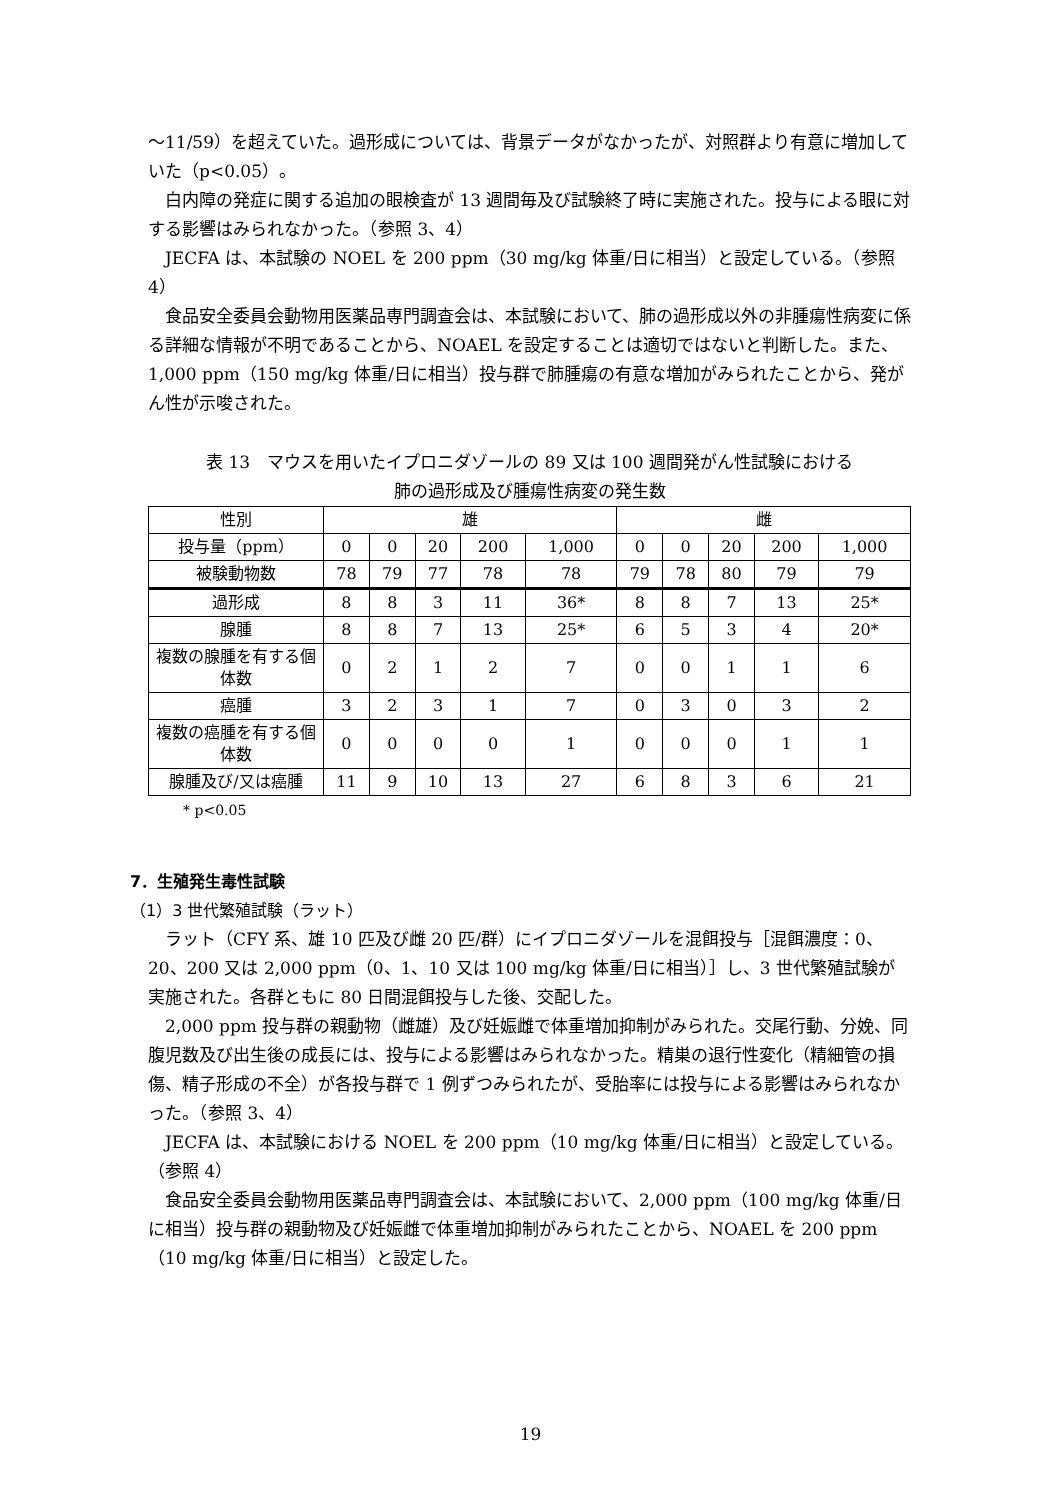～11/59）を超えていた。過形成については、背景データがなかったが、対照群より有意に増加していた（p<0.05）。
白内障の発症に関する追加の眼検査が 13 週間毎及び試験終了時に実施された。投与による眼に対する影響はみられなかった。（参照 3、4）
JECFA は、本試験の NOEL を 200 ppm（30 mg/kg 体重/日に相当）と設定している。（参照 4）
食品安全委員会動物用医薬品専門調査会は、本試験において、肺の過形成以外の非腫瘍性病変に係る詳細な情報が不明であることから、NOAEL を設定することは適切ではないと判断した。また、1,000 ppm（150 mg/kg 体重/日に相当）投与群で肺腫瘍の有意な増加がみられたことから、発がん性が示唆された。
表 13　マウスを用いたイプロニダゾールの 89 又は 100 週間発がん性試験における
肺の過形成及び腫瘍性病変の発生数
| 性別 | 雄 | | | | | 雌 | | | | |
| --- | --- | --- | --- | --- | --- | --- | --- | --- | --- | --- |
| 投与量（ppm） | 0 | 0 | 20 | 200 | 1,000 | 0 | 0 | 20 | 200 | 1,000 |
| 被験動物数 | 78 | 79 | 77 | 78 | 78 | 79 | 78 | 80 | 79 | 79 |
| 過形成 | 8 | 8 | 3 | 11 | 36* | 8 | 8 | 7 | 13 | 25* |
| 腺腫 | 8 | 8 | 7 | 13 | 25* | 6 | 5 | 3 | 4 | 20* |
| 複数の腺腫を有する個体数 | 0 | 2 | 1 | 2 | 7 | 0 | 0 | 1 | 1 | 6 |
| 癌腫 | 3 | 2 | 3 | 1 | 7 | 0 | 3 | 0 | 3 | 2 |
| 複数の癌腫を有する個体数 | 0 | 0 | 0 | 0 | 1 | 0 | 0 | 0 | 1 | 1 |
| 腺腫及び/又は癌腫 | 11 | 9 | 10 | 13 | 27 | 6 | 8 | 3 | 6 | 21 |
* p<0.05
7．生殖発生毒性試験
（1）3 世代繁殖試験（ラット）
ラット（CFY 系、雄 10 匹及び雌 20 匹/群）にイプロニダゾールを混餌投与［混餌濃度：0、20、200 又は 2,000 ppm（0、1、10 又は 100 mg/kg 体重/日に相当）］し、3 世代繁殖試験が実施された。各群ともに 80 日間混餌投与した後、交配した。
2,000 ppm 投与群の親動物（雌雄）及び妊娠雌で体重増加抑制がみられた。交尾行動、分娩、同腹児数及び出生後の成長には、投与による影響はみられなかった。精巣の退行性変化（精細管の損傷、精子形成の不全）が各投与群で 1 例ずつみられたが、受胎率には投与による影響はみられなかった。（参照 3、4）
JECFA は、本試験における NOEL を 200 ppm（10 mg/kg 体重/日に相当）と設定している。（参照 4）
食品安全委員会動物用医薬品専門調査会は、本試験において、2,000 ppm（100 mg/kg 体重/日に相当）投与群の親動物及び妊娠雌で体重増加抑制がみられたことから、NOAEL を 200 ppm（10 mg/kg 体重/日に相当）と設定した。
19